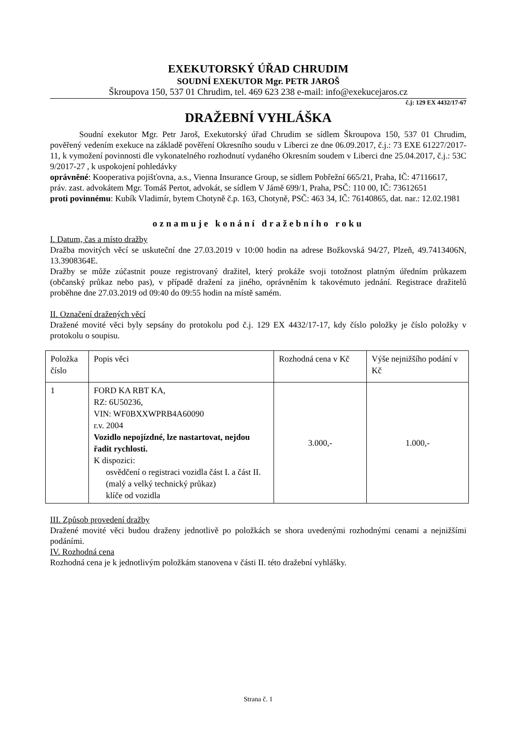EXEKUTORSKÝ ÚŘAD CHRUDIM
SOUDNÍ EXEKUTOR Mgr. PETR JAROŠ
Škroupova 150, 537 01 Chrudim, tel. 469 623 238 e-mail: info@exekucejaros.cz
č.j: 129 EX 4432/17-67
DRAŽEBNÍ VYHLÁŠKA
Soudní exekutor Mgr. Petr Jaroš, Exekutorský úřad Chrudim se sídlem Škroupova 150, 537 01 Chrudim, pověřený vedením exekuce na základě pověření Okresního soudu v Liberci ze dne 06.09.2017, č.j.: 73 EXE 61227/2017-11, k vymožení povinnosti dle vykonatelného rozhodnutí vydaného Okresním soudem v Liberci dne 25.04.2017, č.j.: 53C 9/2017-27 , k uspokojení pohledávky
oprávněné: Kooperativa pojišťovna, a.s., Vienna Insurance Group, se sídlem Pobřežní 665/21, Praha, IČ: 47116617,
práv. zast. advokátem Mgr. Tomáš Pertot, advokát, se sídlem V Jámě 699/1, Praha, PSČ: 110 00, IČ: 73612651
proti povinnému: Kubík Vladimír, bytem Chotyně č.p. 163, Chotyně, PSČ: 463 34, IČ: 76140865, dat. nar.: 12.02.1981
oznamuje konání dražebního roku
I. Datum, čas a místo dražby
Dražba movitých věcí se uskuteční dne 27.03.2019 v 10:00 hodin na adrese Božkovská 94/27, Plzeň, 49.7413406N, 13.3908364E.
Dražby se může zúčastnit pouze registrovaný dražitel, který prokáže svoji totožnost platným úředním průkazem (občanský průkaz nebo pas), v případě dražení za jiného, oprávněním k takovémuto jednání. Registrace dražitelů proběhne dne 27.03.2019 od 09:40 do 09:55 hodin na místě samém.
II. Označení dražených věcí
Dražené movité věci byly sepsány do protokolu pod č.j. 129 EX 4432/17-17, kdy číslo položky je číslo položky v protokolu o soupisu.
| Položka číslo | Popis věci | Rozhodná cena v Kč | Výše nejnižšího podání v Kč |
| 1 | FORD KA RBT KA, RZ: 6U50236, VIN: WF0BXXWPRB4A60090 r.v. 2004 Vozidlo nepojízdné, lze nastartovat, nejdou řadit rychlosti. K dispozici: osvědčení o registraci vozidla část I. a část II. (malý a velký technický průkaz) klíče od vozidla | 3.000,- | 1.000,- |
III. Způsob provedení dražby
Dražené movité věci budou draženy jednotlivě po položkách se shora uvedenými rozhodnými cenami a nejnižšími podáními.
IV. Rozhodná cena
Rozhodná cena je k jednotlivým položkám stanovena v části II. této dražební vyhlášky.
Strana č. 1